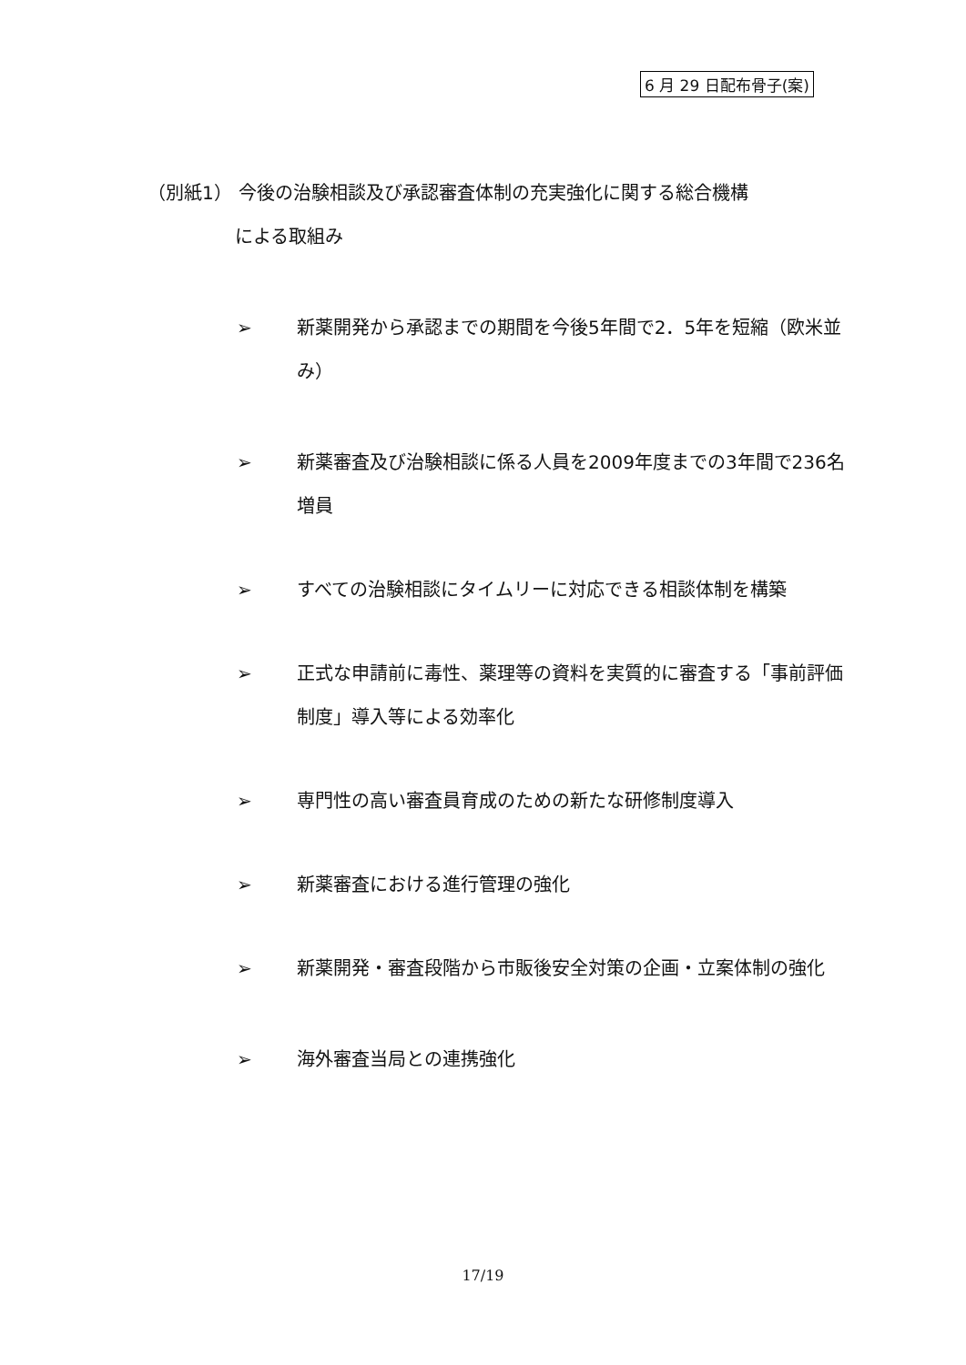6 月 29 日配布骨子(案)
（別紙1） 今後の治験相談及び承認審査体制の充実強化に関する総合機構
による取組み
➢ 新薬開発から承認までの期間を今後5年間で2．5年を短縮（欧米並み）
➢ 新薬審査及び治験相談に係る人員を2009年度までの3年間で236名増員
➢ すべての治験相談にタイムリーに対応できる相談体制を構築
➢ 正式な申請前に毒性、薬理等の資料を実質的に審査する「事前評価制度」導入等による効率化
➢ 専門性の高い審査員育成のための新たな研修制度導入
➢ 新薬審査における進行管理の強化
➢ 新薬開発・審査段階から市販後安全対策の企画・立案体制の強化
➢ 海外審査当局との連携強化
17/19